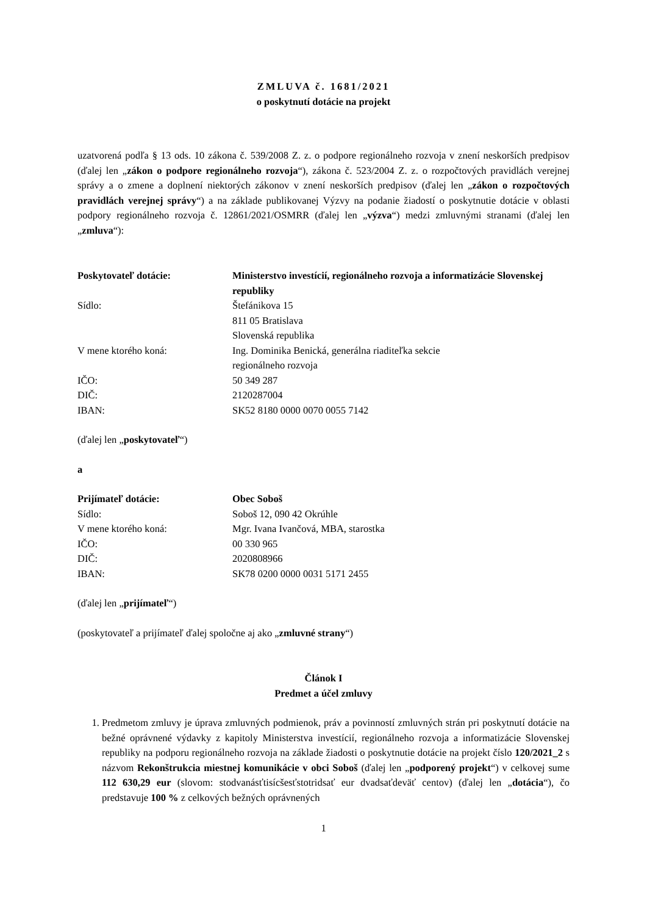ZMLUVA č. 1681/2021
o poskytnutí dotácie na projekt
uzatvorená podľa § 13 ods. 10 zákona č. 539/2008 Z. z. o podpore regionálneho rozvoja v znení neskorších predpisov (ďalej len „zákon o podpore regionálneho rozvoja“), zákona č. 523/2004 Z. z. o rozpočtových pravidlách verejnej správy a o zmene a doplnení niektorých zákonov v znení neskorších predpisov (ďalej len „zákon o rozpočtových pravidlách verejnej správy“) a na základe publikovanej Výzvy na podanie žiadostí o poskytnutie dotácie v oblasti podpory regionálneho rozvoja č. 12861/2021/OSMRR (ďalej len „výzva“) medzi zmluvnými stranami (ďalej len „zmluva“):
| Poskytovateľ dotácie: | Ministerstvo investícií, regionálneho rozvoja a informatizácie Slovenskej republiky |
| Sídlo: | Štefánikova 15 811 05 Bratislava Slovenská republika |
| V mene ktorého koná: | Ing. Dominika Benická, generálna riaditeľka sekcie regionálneho rozvoja |
| IČO: | 50 349 287 |
| DIČ: | 2120287004 |
| IBAN: | SK52 8180 0000 0070 0055 7142 |
(ďalej len „poskytovateľ“)
a
| Prijímateľ dotácie: | Obec Soboš |
| Sídlo: | Soboš 12, 090 42 Okrúhle |
| V mene ktorého koná: | Mgr. Ivana Ivančová, MBA, starostka |
| IČO: | 00 330 965 |
| DIČ: | 2020808966 |
| IBAN: | SK78 0200 0000 0031 5171 2455 |
(ďalej len „prijímateľ“)
(poskytovateľ a prijímateľ ďalej spoločne aj ako „zmluvné strany“)
Článok I
Predmet a účel zmluvy
1. Predmetom zmluvy je úprava zmluvných podmienok, práv a povinností zmluvných strán pri poskytnutí dotácie na bežné oprávnené výdavky z kapitoly Ministerstva investícií, regionálneho rozvoja a informatizácie Slovenskej republiky na podporu regionálneho rozvoja na základe žiadosti o poskytnutie dotácie na projekt číslo 120/2021_2 s názvom Rekonštrukcia miestnej komunikácie v obci Soboš (ďalej len „podporený projekt“) v celkovej sume 112 630,29 eur (slovom: stodvanásťtisícšesťstotridsať eur dvadsaťdeväť centov) (ďalej len „dotácia“), čo predstavuje 100 % z celkových bežných oprávnených
1